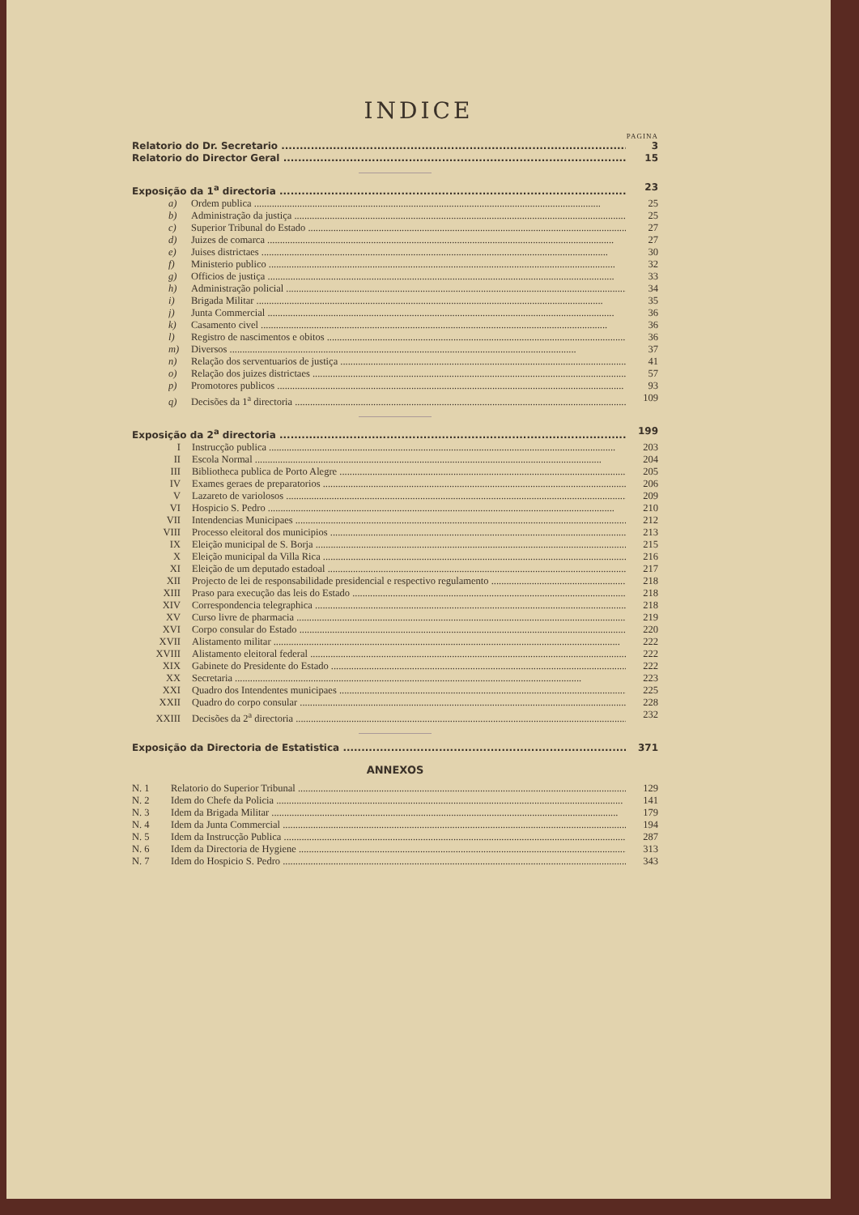INDICE
PAGINA
Relatorio do Dr. Secretario 3
Relatorio do Director Geral 15
Exposição da 1<sup>a</sup> directoria 23
a) Ordem publica 25
b) Administração da justiça 25
c) Superior Tribunal do Estado 27
d) Juizes de comarca 27
e) Juises districtaes 30
f) Ministerio publico 32
g) Officios de justiça 33
h) Administração policial 34
i) Brigada Militar 35
j) Junta Commercial 36
k) Casamento civel 36
l) Registro de nascimentos e obitos 36
m) Diversos 37
n) Relação dos serventuarios de justiça 41
o) Relação dos juizes districtaes 57
p) Promotores publicos 93
q) Decisões da 1<sup>a</sup> directoria 109
Exposição da 2<sup>a</sup> directoria 199
I Instrucção publica 203
II Escola Normal 204
III Bibliotheca publica de Porto Alegre 205
IV Exames geraes de preparatorios 206
V Lazareto de variolosos 209
VI Hospicio S. Pedro 210
VII Intendencias Municipaes 212
VIII Processo eleitoral dos municipios 213
IX Eleição municipal de S. Borja 215
X Eleição municipal da Villa Rica 216
XI Eleição de um deputado estadoal 217
XII Projecto de lei de responsabilidade presidencial e respectivo regulamento 218
XIII Praso para execução das leis do Estado 218
XIV Correspondencia telegraphica 218
XV Curso livre de pharmacia 219
XVI Corpo consular do Estado 220
XVII Alistamento militar 222
XVIII Alistamento eleitoral federal 222
XIX Gabinete do Presidente do Estado 222
XX Secretaria 223
XXI Quadro dos Intendentes municipaes 225
XXII Quadro do corpo consular 228
XXIII Decisões da 2<sup>a</sup> directoria 232
Exposição da Directoria de Estatistica 371
ANNEXOS
N. 1 Relatorio do Superior Tribunal 129
N. 2 Idem do Chefe da Policia 141
N. 3 Idem da Brigada Militar 179
N. 4 Idem da Junta Commercial 194
N. 5 Idem da Instrucção Publica 287
N. 6 Idem da Directoria de Hygiene 313
N. 7 Idem do Hospicio S. Pedro 343